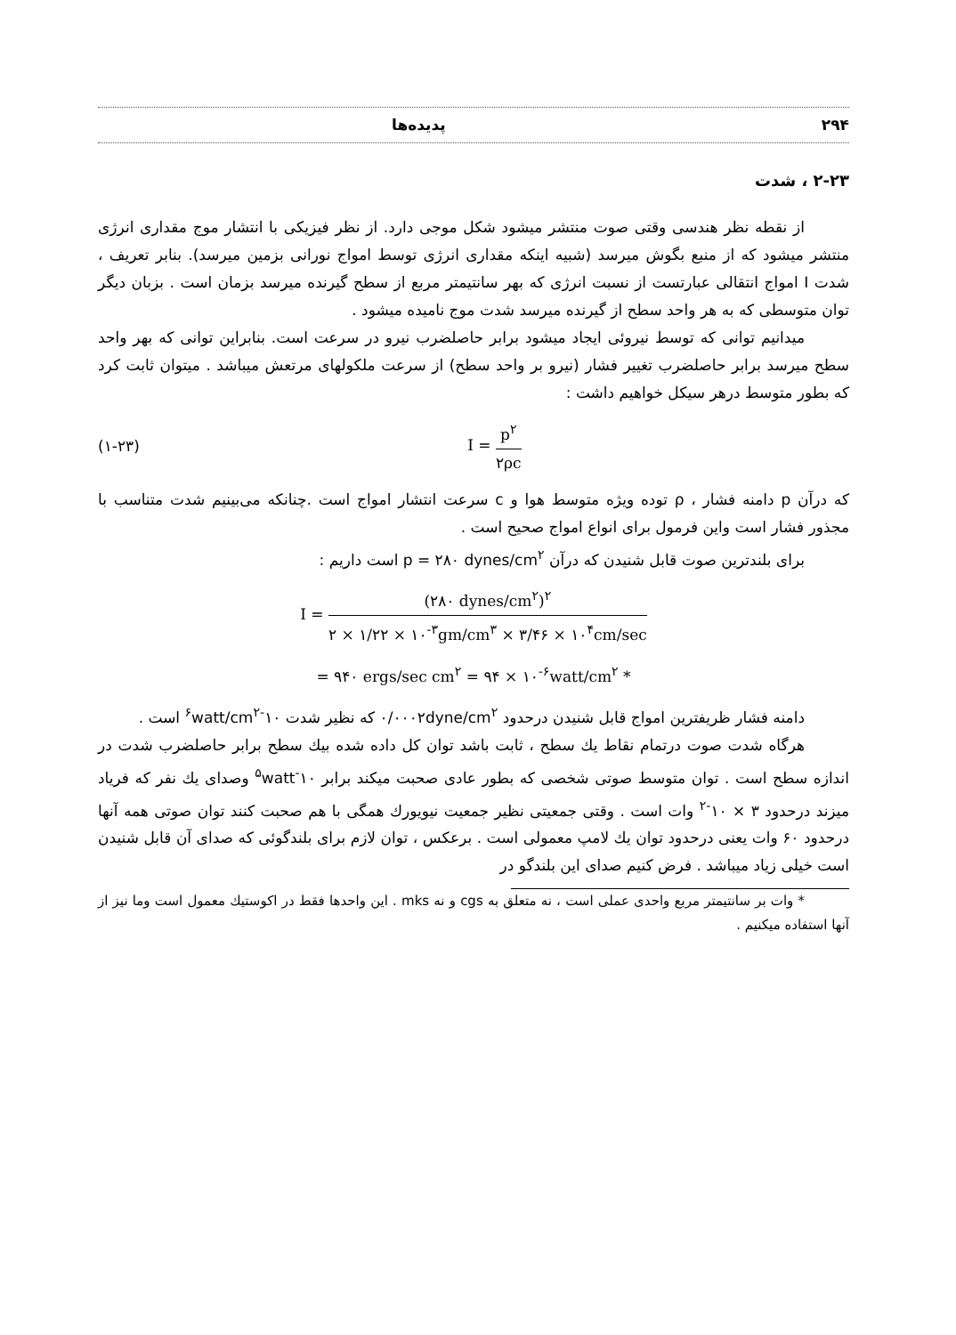۲۹۴ پدیده‌ها
۲-۲۳ ، شدت
از نقطه نظر هندسی وقتی صوت منتشر میشود شکل موجی دارد. از نظر فیزیکی با انتشار موج مقداری انرژی منتشر میشود که از منبع بگوش میرسد (شبیه اینکه مقداری انرژی توسط امواج نورانی بزمین میرسد). بنابر تعریف ، شدت I امواج انتقالی عبارتست از نسبت انرژی که بهر سانتیمتر مربع از سطح گیرنده میرسد بزمان است . بزبان دیگر توان متوسطی که به هر واحد سطح از گیرنده میرسد شدت موج نامیده میشود .
میدانیم توانی که توسط نیروئی ایجاد میشود برابر حاصلضرب نیرو در سرعت است. بنابراین توانی که بهر واحد سطح میرسد برابر حاصلضرب تغییر فشار (نیرو بر واحد سطح) از سرعت ملکولهای مرتعش میباشد . میتوان ثابت کرد که بطور متوسط درهر سیکل خواهیم داشت :
(۱-۲۳) I = p<sup>۲</sup> ۲ρc
که درآن p دامنه فشار ، ρ توده ویژه متوسط هوا و c سرعت انتشار امواج است .چنانکه می‌بینیم شدت متناسب با مجذور فشار است واین فرمول برای انواع امواج صحیح است .
برای بلندترین صوت قابل شنیدن که درآن p = ۲۸۰ dynes/cm<sup>۲</sup> است داریم :
I = (۲۸۰ dynes/cm<sup>۲</sup>)<sup>۲</sup> ۲ × ۱/۲۲ × ۱۰<sup>-۳</sup>gm/cm<sup>۳</sup> × ۳/۴۶ × ۱۰<sup>۴</sup>cm/sec
= ۹۴۰ ergs/sec cm<sup>۲</sup> = ۹۴ × ۱۰<sup>-۶</sup>watt/cm<sup>۲</sup> *
دامنه فشار ظریفترین امواج قابل شنیدن درحدود ۰/۰۰۰۲dyne/cm<sup>۲</sup> که نظیر شدت ۱۰<sup>-۶</sup>watt/cm<sup>۲</sup> است .
هرگاه شدت صوت درتمام نقاط یك سطح ، ثابت باشد توان کل داده شده بیك سطح برابر حاصلضرب شدت در اندازه سطح است . توان متوسط صوتی شخصی که بطور عادی صحبت میکند برابر ۱۰<sup>-۵</sup>watt وصدای یك نفر که فریاد میزند درحدود ۳ × ۱۰<sup>-۲</sup> وات است . وقتی جمعیتی نظیر جمعیت نیویورك همگی با هم صحبت کنند توان صوتی همه آنها درحدود ۶۰ وات یعنی درحدود توان یك لامپ معمولی است . برعکس ، توان لازم برای بلندگوئی که صدای آن قابل شنیدن است خیلی زیاد میباشد . فرض کنیم صدای این بلندگو در
* وات بر سانتیمتر مربع واحدی عملی است ، نه متعلق به cgs و نه mks . این واحدها فقط در اکوستیك معمول است وما نیز از آنها استفاده میکنیم .